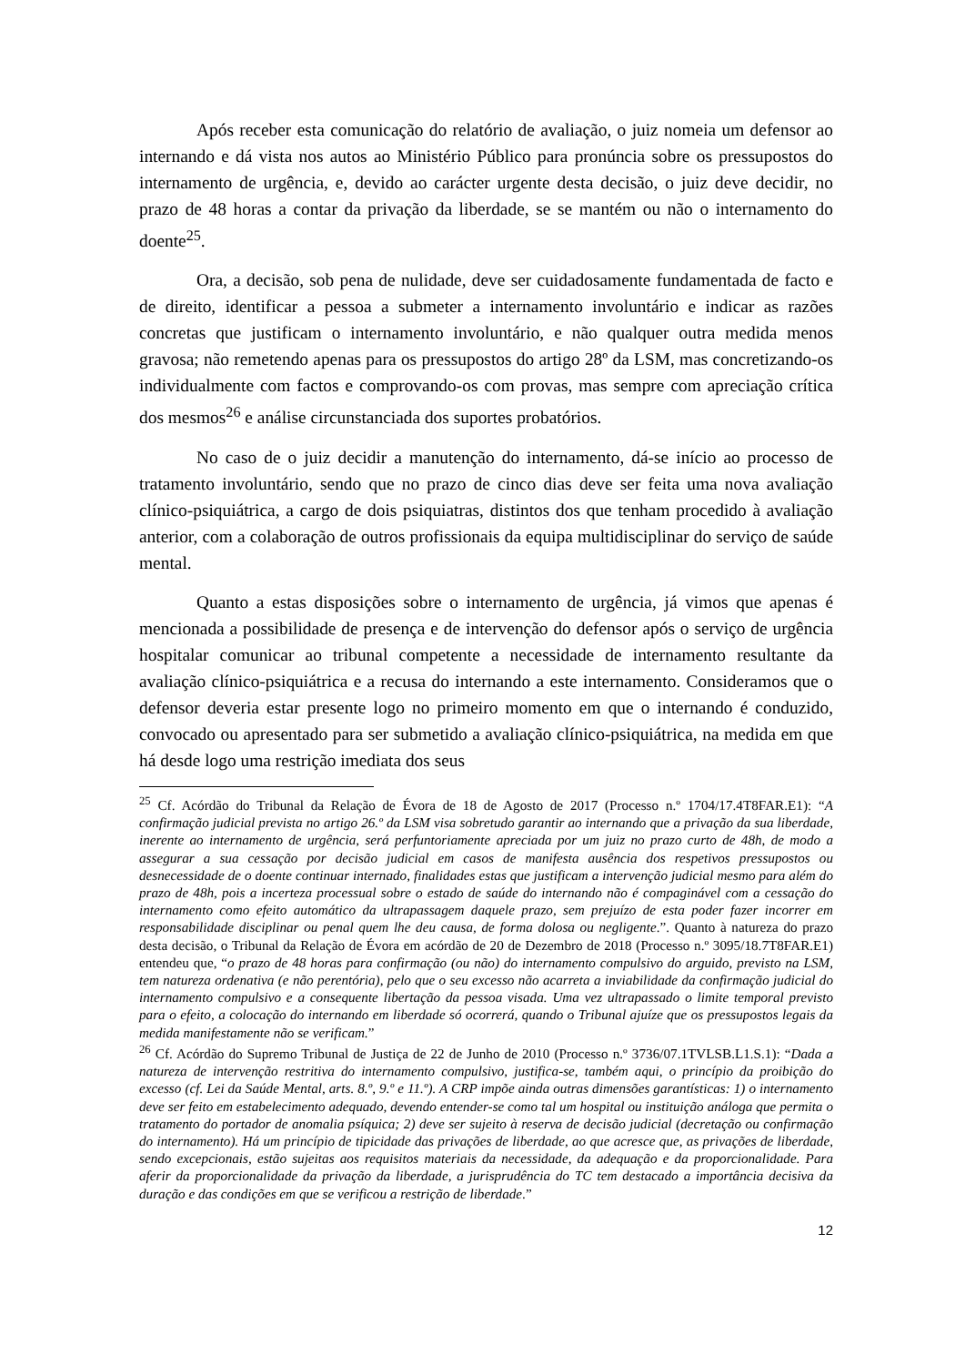Após receber esta comunicação do relatório de avaliação, o juiz nomeia um defensor ao internando e dá vista nos autos ao Ministério Público para pronúncia sobre os pressupostos do internamento de urgência, e, devido ao carácter urgente desta decisão, o juiz deve decidir, no prazo de 48 horas a contar da privação da liberdade, se se mantém ou não o internamento do doente<sup>25</sup>.
Ora, a decisão, sob pena de nulidade, deve ser cuidadosamente fundamentada de facto e de direito, identificar a pessoa a submeter a internamento involuntário e indicar as razões concretas que justificam o internamento involuntário, e não qualquer outra medida menos gravosa; não remetendo apenas para os pressupostos do artigo 28º da LSM, mas concretizando-os individualmente com factos e comprovando-os com provas, mas sempre com apreciação crítica dos mesmos<sup>26</sup> e análise circunstanciada dos suportes probatórios.
No caso de o juiz decidir a manutenção do internamento, dá-se início ao processo de tratamento involuntário, sendo que no prazo de cinco dias deve ser feita uma nova avaliação clínico-psiquiátrica, a cargo de dois psiquiatras, distintos dos que tenham procedido à avaliação anterior, com a colaboração de outros profissionais da equipa multidisciplinar do serviço de saúde mental.
Quanto a estas disposições sobre o internamento de urgência, já vimos que apenas é mencionada a possibilidade de presença e de intervenção do defensor após o serviço de urgência hospitalar comunicar ao tribunal competente a necessidade de internamento resultante da avaliação clínico-psiquiátrica e a recusa do internando a este internamento. Consideramos que o defensor deveria estar presente logo no primeiro momento em que o internando é conduzido, convocado ou apresentado para ser submetido a avaliação clínico-psiquiátrica, na medida em que há desde logo uma restrição imediata dos seus
<sup>25</sup> Cf. Acórdão do Tribunal da Relação de Évora de 18 de Agosto de 2017 (Processo n.º 1704/17.4T8FAR.E1): “A confirmação judicial prevista no artigo 26.º da LSM visa sobretudo garantir ao internando que a privação da sua liberdade, inerente ao internamento de urgência, será perfuntoriamente apreciada por um juiz no prazo curto de 48h, de modo a assegurar a sua cessação por decisão judicial em casos de manifesta ausência dos respetivos pressupostos ou desnecessidade de o doente continuar internado, finalidades estas que justificam a intervenção judicial mesmo para além do prazo de 48h, pois a incerteza processual sobre o estado de saúde do internando não é compaginável com a cessação do internamento como efeito automático da ultrapassagem daquele prazo, sem prejuízo de esta poder fazer incorrer em responsabilidade disciplinar ou penal quem lhe deu causa, de forma dolosa ou negligente.”. Quanto à natureza do prazo desta decisão, o Tribunal da Relação de Évora em acórdão de 20 de Dezembro de 2018 (Processo n.º 3095/18.7T8FAR.E1) entendeu que, “o prazo de 48 horas para confirmação (ou não) do internamento compulsivo do arguido, previsto na LSM, tem natureza ordenativa (e não perentória), pelo que o seu excesso não acarreta a inviabilidade da confirmação judicial do internamento compulsivo e a consequente libertação da pessoa visada. Uma vez ultrapassado o limite temporal previsto para o efeito, a colocação do internando em liberdade só ocorrerá, quando o Tribunal ajuíze que os pressupostos legais da medida manifestamente não se verificam.”
<sup>26</sup> Cf. Acórdão do Supremo Tribunal de Justiça de 22 de Junho de 2010 (Processo n.º 3736/07.1TVLSB.L1.S.1): “Dada a natureza de intervenção restritiva do internamento compulsivo, justifica-se, também aqui, o princípio da proibição do excesso (cf. Lei da Saúde Mental, arts. 8.º, 9.º e 11.º). A CRP impõe ainda outras dimensões garantísticas: 1) o internamento deve ser feito em estabelecimento adequado, devendo entender-se como tal um hospital ou instituição análoga que permita o tratamento do portador de anomalia psíquica; 2) deve ser sujeito à reserva de decisão judicial (decretação ou confirmação do internamento). Há um princípio de tipicidade das privações de liberdade, ao que acresce que, as privações de liberdade, sendo excepcionais, estão sujeitas aos requisitos materiais da necessidade, da adequação e da proporcionalidade. Para aferir da proporcionalidade da privação da liberdade, a jurisprudência do TC tem destacado a importância decisiva da duração e das condições em que se verificou a restrição de liberdade.”
12